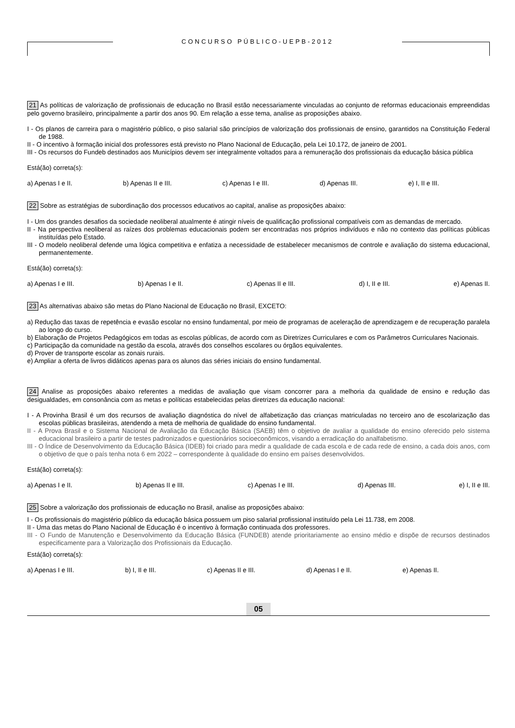CONCURSO PÚBLICO-UEPB-2012
21 As políticas de valorização de profissionais de educação no Brasil estão necessariamente vinculadas ao conjunto de reformas educacionais empreendidas pelo governo brasileiro, principalmente a partir dos anos 90. Em relação a esse tema, analise as proposições abaixo.
I - Os planos de carreira para o magistério público, o piso salarial são princípios de valorização dos profissionais de ensino, garantidos na Constituição Federal de 1988.
II - O incentivo à formação inicial dos professores está previsto no Plano Nacional de Educação, pela Lei 10.172, de janeiro de 2001.
III - Os recursos do Fundeb destinados aos Municípios devem ser integralmente voltados para a remuneração dos profissionais da educação básica pública
Está(ão) correta(s):
a) Apenas I e II. b) Apenas II e III. c) Apenas I e III. d) Apenas III. e) I, II e III.
22 Sobre as estratégias de subordinação dos processos educativos ao capital, analise as proposições abaixo:
I - Um dos grandes desafios da sociedade neoliberal atualmente é atingir níveis de qualificação profissional compatíveis com as demandas de mercado.
II - Na perspectiva neoliberal as raízes dos problemas educacionais podem ser encontradas nos próprios indivíduos e não no contexto das políticas públicas instituídas pelo Estado.
III - O modelo neoliberal defende uma lógica competitiva e enfatiza a necessidade de estabelecer mecanismos de controle e avaliação do sistema educacional, permanentemente.
Está(ão) correta(s):
a) Apenas I e III. b) Apenas I e II. c) Apenas II e III. d) I, II e III. e) Apenas II.
23 As alternativas abaixo são metas do Plano Nacional de Educação no Brasil, EXCETO:
a) Redução das taxas de repetência e evasão escolar no ensino fundamental, por meio de programas de aceleração de aprendizagem e de recuperação paralela ao longo do curso.
b) Elaboração de Projetos Pedagógicos em todas as escolas públicas, de acordo com as Diretrizes Curriculares e com os Parâmetros Curriculares Nacionais.
c) Participação da comunidade na gestão da escola, através dos conselhos escolares ou órgãos equivalentes.
d) Prover de transporte escolar as zonais rurais.
e) Ampliar a oferta de livros didáticos apenas para os alunos das séries iniciais do ensino fundamental.
24 Analise as proposições abaixo referentes a medidas de avaliação que visam concorrer para a melhoria da qualidade de ensino e redução das desigualdades, em consonância com as metas e políticas estabelecidas pelas diretrizes da educação nacional:
I - A Provinha Brasil é um dos recursos de avaliação diagnóstica do nível de alfabetização das crianças matriculadas no terceiro ano de escolarização das escolas públicas brasileiras, atendendo a meta de melhoria de qualidade do ensino fundamental.
II - A Prova Brasil e o Sistema Nacional de Avaliação da Educação Básica (SAEB) têm o objetivo de avaliar a qualidade do ensino oferecido pelo sistema educacional brasileiro a partir de testes padronizados e questionários socioeconômicos, visando a erradicação do analfabetismo.
III - O Índice de Desenvolvimento da Educação Básica (IDEB) foi criado para medir a qualidade de cada escola e de cada rede de ensino, a cada dois anos, com o objetivo de que o país tenha nota 6 em 2022 – correspondente à qualidade do ensino em países desenvolvidos.
Está(ão) correta(s):
a) Apenas I e II. b) Apenas II e III. c) Apenas I e III. d) Apenas III. e) I, II e III.
25 Sobre a valorização dos profissionais de educação no Brasil, analise as proposições abaixo:
I - Os profissionais do magistério público da educação básica possuem um piso salarial profissional instituído pela Lei 11.738, em 2008.
II - Uma das metas do Plano Nacional de Educação é o incentivo à formação continuada dos professores.
III - O Fundo de Manutenção e Desenvolvimento da Educação Básica (FUNDEB) atende prioritariamente ao ensino médio e dispõe de recursos destinados especificamente para a Valorização dos Profissionais da Educação.
Está(ão) correta(s):
a) Apenas I e III. b) I, II e III. c) Apenas II e III. d) Apenas I e II. e) Apenas II.
05